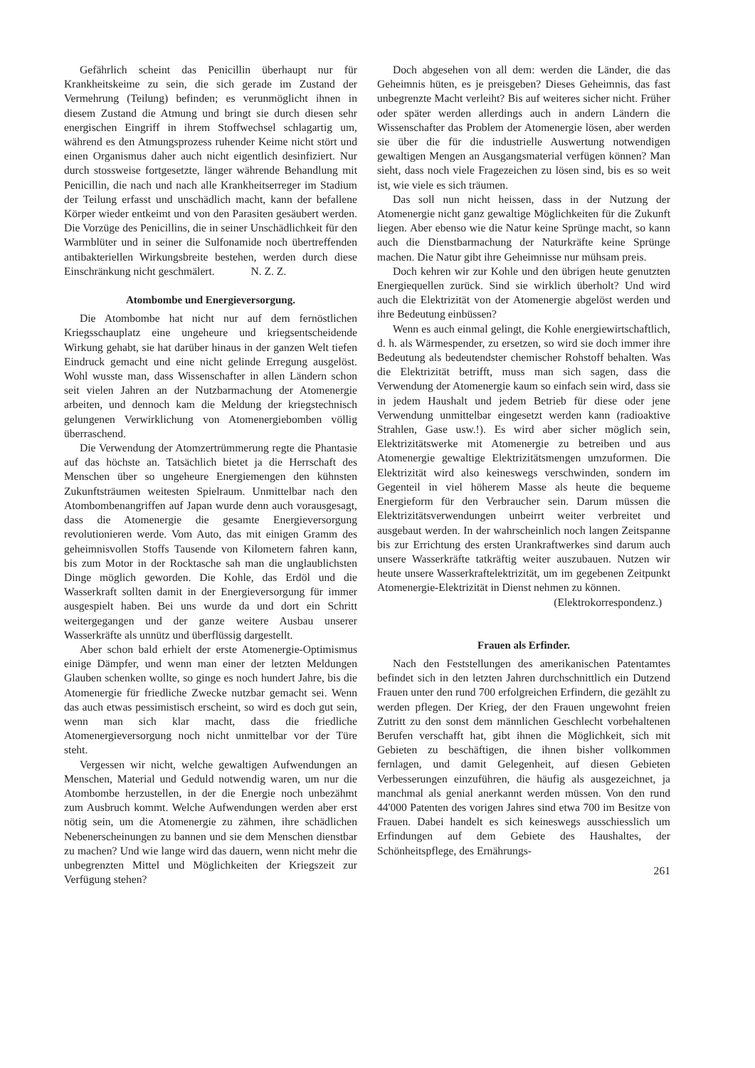Gefährlich scheint das Penicillin überhaupt nur für Krankheitskeime zu sein, die sich gerade im Zustand der Vermehrung (Teilung) befinden; es verunmöglicht ihnen in diesem Zustand die Atmung und bringt sie durch diesen sehr energischen Eingriff in ihrem Stoffwechsel schlagartig um, während es den Atmungsprozess ruhender Keime nicht stört und einen Organismus daher auch nicht eigentlich desinfiziert. Nur durch stossweise fortgesetzte, länger währende Behandlung mit Penicillin, die nach und nach alle Krankheitserreger im Stadium der Teilung erfasst und unschädlich macht, kann der befallene Körper wieder entkeimt und von den Parasiten gesäubert werden. Die Vorzüge des Penicillins, die in seiner Unschädlichkeit für den Warmblüter und in seiner die Sulfonamide noch übertreffenden antibakteriellen Wirkungsbreite bestehen, werden durch diese Einschränkung nicht geschmälert. N. Z. Z.
Atombombe und Energieversorgung.
Die Atombombe hat nicht nur auf dem fernöstlichen Kriegsschauplatz eine ungeheure und kriegsentscheidende Wirkung gehabt, sie hat darüber hinaus in der ganzen Welt tiefen Eindruck gemacht und eine nicht gelinde Erregung ausgelöst. Wohl wusste man, dass Wissenschafter in allen Ländern schon seit vielen Jahren an der Nutzbarmachung der Atomenergie arbeiten, und dennoch kam die Meldung der kriegstechnisch gelungenen Verwirklichung von Atomenergiebomben völlig überraschend.
Die Verwendung der Atomzertrümmerung regte die Phantasie auf das höchste an. Tatsächlich bietet ja die Herrschaft des Menschen über so ungeheure Energiemengen den kühnsten Zukunftsträumen weitesten Spielraum. Unmittelbar nach den Atombombenangriffen auf Japan wurde denn auch vorausgesagt, dass die Atomenergie die gesamte Energieversorgung revolutionieren werde. Vom Auto, das mit einigen Gramm des geheimnisvollen Stoffs Tausende von Kilometern fahren kann, bis zum Motor in der Rocktasche sah man die unglaublichsten Dinge möglich geworden. Die Kohle, das Erdöl und die Wasserkraft sollten damit in der Energieversorgung für immer ausgespielt haben. Bei uns wurde da und dort ein Schritt weitergegangen und der ganze weitere Ausbau unserer Wasserkräfte als unnütz und überflüssig dargestellt.
Aber schon bald erhielt der erste Atomenergie-Optimismus einige Dämpfer, und wenn man einer der letzten Meldungen Glauben schenken wollte, so ginge es noch hundert Jahre, bis die Atomenergie für friedliche Zwecke nutzbar gemacht sei. Wenn das auch etwas pessimistisch erscheint, so wird es doch gut sein, wenn man sich klar macht, dass die friedliche Atomenergieversorgung noch nicht unmittelbar vor der Türe steht.
Vergessen wir nicht, welche gewaltigen Aufwendungen an Menschen, Material und Geduld notwendig waren, um nur die Atombombe herzustellen, in der die Energie noch unbezähmt zum Ausbruch kommt. Welche Aufwendungen werden aber erst nötig sein, um die Atomenergie zu zähmen, ihre schädlichen Nebenerscheinungen zu bannen und sie dem Menschen dienstbar zu machen? Und wie lange wird das dauern, wenn nicht mehr die unbegrenzten Mittel und Möglichkeiten der Kriegszeit zur Verfügung stehen?
Doch abgesehen von all dem: werden die Länder, die das Geheimnis hüten, es je preisgeben? Dieses Geheimnis, das fast unbegrenzte Macht verleiht? Bis auf weiteres sicher nicht. Früher oder später werden allerdings auch in andern Ländern die Wissenschafter das Problem der Atomenergie lösen, aber werden sie über die für die industrielle Auswertung notwendigen gewaltigen Mengen an Ausgangsmaterial verfügen können? Man sieht, dass noch viele Fragezeichen zu lösen sind, bis es so weit ist, wie viele es sich träumen.
Das soll nun nicht heissen, dass in der Nutzung der Atomenergie nicht ganz gewaltige Möglichkeiten für die Zukunft liegen. Aber ebenso wie die Natur keine Sprünge macht, so kann auch die Dienstbarmachung der Naturkräfte keine Sprünge machen. Die Natur gibt ihre Geheimnisse nur mühsam preis.
Doch kehren wir zur Kohle und den übrigen heute genutzten Energiequellen zurück. Sind sie wirklich überholt? Und wird auch die Elektrizität von der Atomenergie abgelöst werden und ihre Bedeutung einbüssen?
Wenn es auch einmal gelingt, die Kohle energiewirtschaftlich, d. h. als Wärmespender, zu ersetzen, so wird sie doch immer ihre Bedeutung als bedeutendster chemischer Rohstoff behalten. Was die Elektrizität betrifft, muss man sich sagen, dass die Verwendung der Atomenergie kaum so einfach sein wird, dass sie in jedem Haushalt und jedem Betrieb für diese oder jene Verwendung unmittelbar eingesetzt werden kann (radioaktive Strahlen, Gase usw.!). Es wird aber sicher möglich sein, Elektrizitätswerke mit Atomenergie zu betreiben und aus Atomenergie gewaltige Elektrizitätsmengen umzuformen. Die Elektrizität wird also keineswegs verschwinden, sondern im Gegenteil in viel höherem Masse als heute die bequeme Energieform für den Verbraucher sein. Darum müssen die Elektrizitätsverwendungen unbeirrt weiter verbreitet und ausgebaut werden. In der wahrscheinlich noch langen Zeitspanne bis zur Errichtung des ersten Urankraftwerkes sind darum auch unsere Wasserkräfte tatkräftig weiter auszubauen. Nutzen wir heute unsere Wasserkraftelektrizität, um im gegebenen Zeitpunkt Atomenergie-Elektrizität in Dienst nehmen zu können.
(Elektrokorrespondenz.)
Frauen als Erfinder.
Nach den Feststellungen des amerikanischen Patentamtes befindet sich in den letzten Jahren durchschnittlich ein Dutzend Frauen unter den rund 700 erfolgreichen Erfindern, die gezählt zu werden pflegen. Der Krieg, der den Frauen ungewohnt freien Zutritt zu den sonst dem männlichen Geschlecht vorbehaltenen Berufen verschafft hat, gibt ihnen die Möglichkeit, sich mit Gebieten zu beschäftigen, die ihnen bisher vollkommen fernlagen, und damit Gelegenheit, auf diesen Gebieten Verbesserungen einzuführen, die häufig als ausgezeichnet, ja manchmal als genial anerkannt werden müssen. Von den rund 44'000 Patenten des vorigen Jahres sind etwa 700 im Besitze von Frauen. Dabei handelt es sich keineswegs ausschiesslich um Erfindungen auf dem Gebiete des Haushaltes, der Schönheitspflege, des Ernährungs-
261